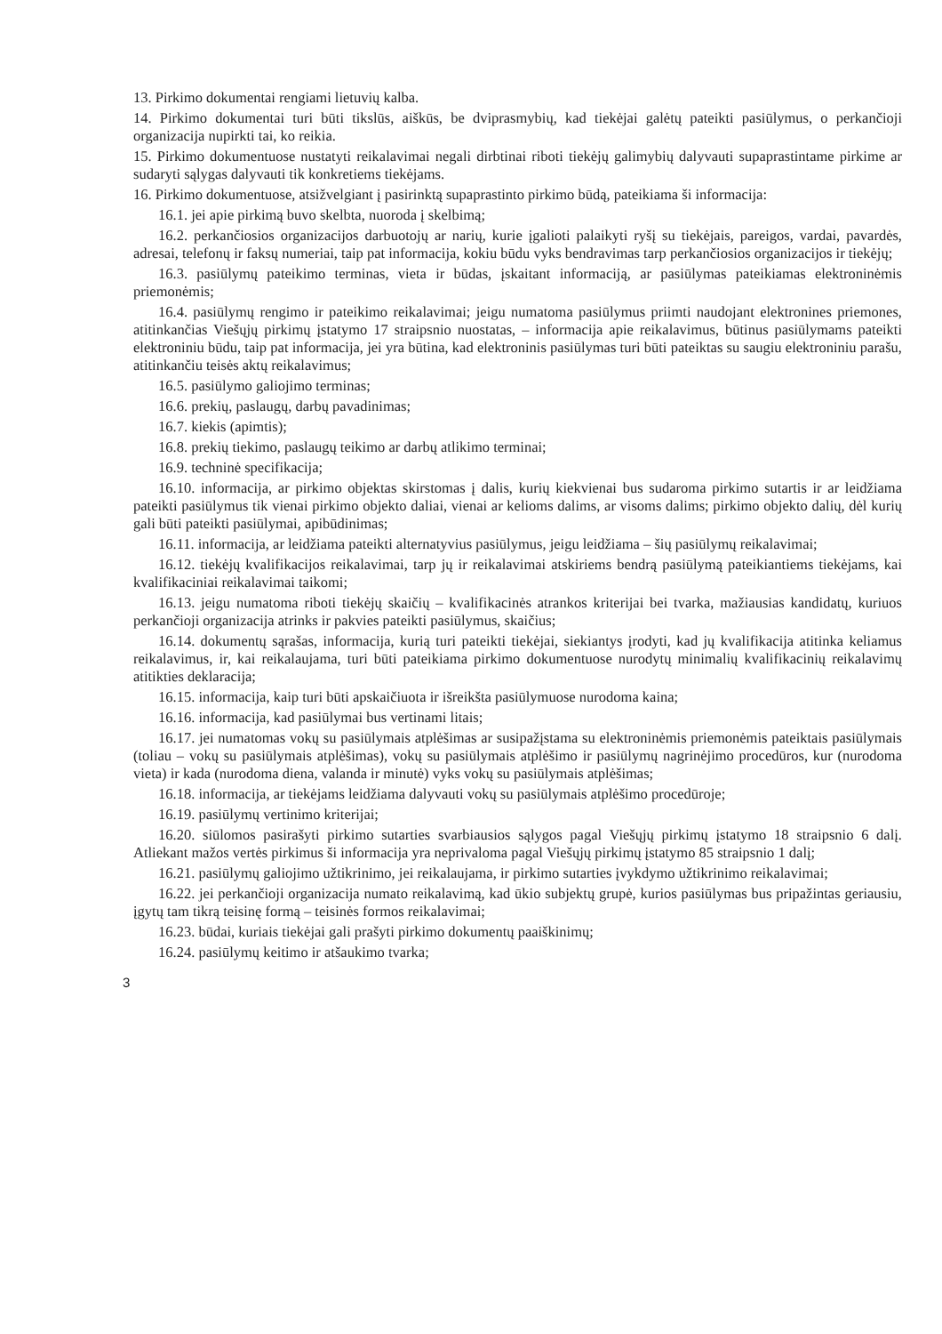13. Pirkimo dokumentai rengiami lietuvių kalba.
14. Pirkimo dokumentai turi būti tikslūs, aiškūs, be dviprasmybių, kad tiekėjai galėtų pateikti pasiūlymus, o perkančioji organizacija nupirkti tai, ko reikia.
15. Pirkimo dokumentuose nustatyti reikalavimai negali dirbtinai riboti tiekėjų galimybių dalyvauti supaprastintame pirkime ar sudaryti sąlygas dalyvauti tik konkretiems tiekėjams.
16. Pirkimo dokumentuose, atsižvelgiant į pasirinktą supaprastinto pirkimo būdą, pateikiama ši informacija:
16.1. jei apie pirkimą buvo skelbta, nuoroda į skelbimą;
16.2. perkančiosios organizacijos darbuotojų ar narių, kurie įgalioti palaikyti ryšį su tiekėjais, pareigos, vardai, pavardės, adresai, telefonų ir faksų numeriai, taip pat informacija, kokiu būdu vyks bendravimas tarp perkančiosios organizacijos ir tiekėjų;
16.3. pasiūlymų pateikimo terminas, vieta ir būdas, įskaitant informaciją, ar pasiūlymas pateikiamas elektroninėmis priemonėmis;
16.4. pasiūlymų rengimo ir pateikimo reikalavimai; jeigu numatoma pasiūlymus priimti naudojant elektronines priemones, atitinkančias Viešųjų pirkimų įstatymo 17 straipsnio nuostatas, – informacija apie reikalavimus, būtinus pasiūlymams pateikti elektroniniu būdu, taip pat informacija, jei yra būtina, kad elektroninis pasiūlymas turi būti pateiktas su saugiu elektroniniu parašu, atitinkančiu teisės aktų reikalavimus;
16.5. pasiūlymo galiojimo terminas;
16.6. prekių, paslaugų, darbų pavadinimas;
16.7. kiekis (apimtis);
16.8. prekių tiekimo, paslaugų teikimo ar darbų atlikimo terminai;
16.9. techninė specifikacija;
16.10. informacija, ar pirkimo objektas skirstomas į dalis, kurių kiekvienai bus sudaroma pirkimo sutartis ir ar leidžiama pateikti pasiūlymus tik vienai pirkimo objekto daliai, vienai ar kelioms dalims, ar visoms dalims; pirkimo objekto dalių, dėl kurių gali būti pateikti pasiūlymai, apibūdinimas;
16.11. informacija, ar leidžiama pateikti alternatyvius pasiūlymus, jeigu leidžiama – šių pasiūlymų reikalavimai;
16.12. tiekėjų kvalifikacijos reikalavimai, tarp jų ir reikalavimai atskiriems bendrą pasiūlymą pateikiantiems tiekėjams, kai kvalifikaciniai reikalavimai taikomi;
16.13. jeigu numatoma riboti tiekėjų skaičių – kvalifikacinės atrankos kriterijai bei tvarka, mažiausias kandidatų, kuriuos perkančioji organizacija atrinks ir pakvies pateikti pasiūlymus, skaičius;
16.14. dokumentų sąrašas, informacija, kurią turi pateikti tiekėjai, siekiantys įrodyti, kad jų kvalifikacija atitinka keliamus reikalavimus, ir, kai reikalaujama, turi būti pateikiama pirkimo dokumentuose nurodytų minimalių kvalifikacinių reikalavimų atitikties deklaracija;
16.15. informacija, kaip turi būti apskaičiuota ir išreikšta pasiūlymuose nurodoma kaina;
16.16. informacija, kad pasiūlymai bus vertinami litais;
16.17. jei numatomas vokų su pasiūlymais atplėšimas ar susipažįstama su elektroninėmis priemonėmis pateiktais pasiūlymais (toliau – vokų su pasiūlymais atplėšimas), vokų su pasiūlymais atplėšimo ir pasiūlymų nagrinėjimo procedūros, kur (nurodoma vieta) ir kada (nurodoma diena, valanda ir minutė) vyks vokų su pasiūlymais atplėšimas;
16.18. informacija, ar tiekėjams leidžiama dalyvauti vokų su pasiūlymais atplėšimo procedūroje;
16.19. pasiūlymų vertinimo kriterijai;
16.20. siūlomos pasirašyti pirkimo sutarties svarbiausios sąlygos pagal Viešųjų pirkimų įstatymo 18 straipsnio 6 dalį. Atliekant mažos vertės pirkimus ši informacija yra neprivaloma pagal Viešųjų pirkimų įstatymo 85 straipsnio 1 dalį;
16.21. pasiūlymų galiojimo užtikrinimo, jei reikalaujama, ir pirkimo sutarties įvykdymo užtikrinimo reikalavimai;
16.22. jei perkančioji organizacija numato reikalavimą, kad ūkio subjektų grupė, kurios pasiūlymas bus pripažintas geriausiu, įgytų tam tikrą teisinę formą – teisinės formos reikalavimai;
16.23. būdai, kuriais tiekėjai gali prašyti pirkimo dokumentų paaiškinimų;
16.24. pasiūlymų keitimo ir atšaukimo tvarka;
3